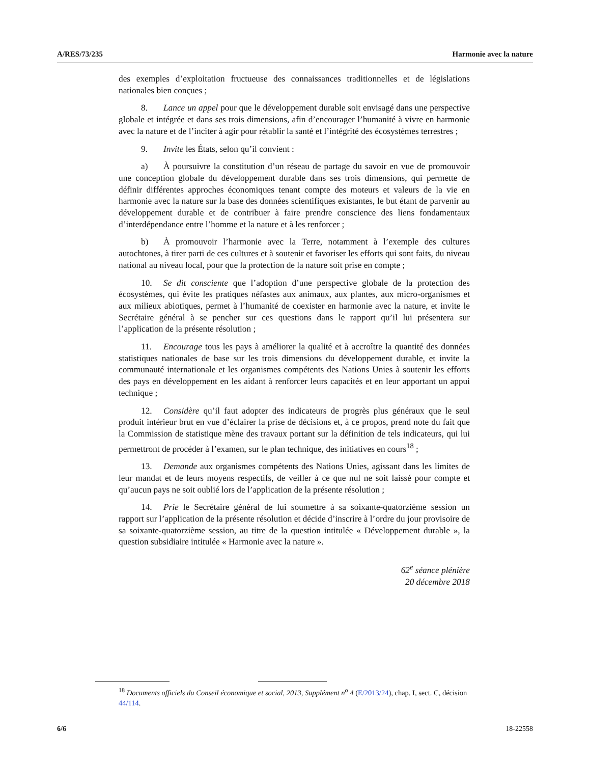A/RES/73/235 Harmonie avec la nature
des exemples d’exploitation fructueuse des connaissances traditionnelles et de législations nationales bien conçues ;
8. Lance un appel pour que le développement durable soit envisagé dans une perspective globale et intégrée et dans ses trois dimensions, afin d’encourager l’humanité à vivre en harmonie avec la nature et de l’inciter à agir pour rétablir la santé et l’intégrité des écosystèmes terrestres ;
9. Invite les États, selon qu’il convient :
a) À poursuivre la constitution d’un réseau de partage du savoir en vue de promouvoir une conception globale du développement durable dans ses trois dimensions, qui permette de définir différentes approches économiques tenant compte des moteurs et valeurs de la vie en harmonie avec la nature sur la base des données scientifiques existantes, le but étant de parvenir au développement durable et de contribuer à faire prendre conscience des liens fondamentaux d’interdépendance entre l’homme et la nature et à les renforcer ;
b) À promouvoir l’harmonie avec la Terre, notamment à l’exemple des cultures autochtones, à tirer parti de ces cultures et à soutenir et favoriser les efforts qui sont faits, du niveau national au niveau local, pour que la protection de la nature soit prise en compte ;
10. Se dit consciente que l’adoption d’une perspective globale de la protection des écosystèmes, qui évite les pratiques néfastes aux animaux, aux plantes, aux micro-organismes et aux milieux abiotiques, permet à l’humanité de coexister en harmonie avec la nature, et invite le Secrétaire général à se pencher sur ces questions dans le rapport qu’il lui présentera sur l’application de la présente résolution ;
11. Encourage tous les pays à améliorer la qualité et à accroître la quantité des données statistiques nationales de base sur les trois dimensions du développement durable, et invite la communauté internationale et les organismes compétents des Nations Unies à soutenir les efforts des pays en développement en les aidant à renforcer leurs capacités et en leur apportant un appui technique ;
12. Considère qu’il faut adopter des indicateurs de progrès plus généraux que le seul produit intérieur brut en vue d’éclairer la prise de décisions et, à ce propos, prend note du fait que la Commission de statistique mène des travaux portant sur la définition de tels indicateurs, qui lui permettront de procéder à l’examen, sur le plan technique, des initiatives en cours<sup>18</sup> ;
13. Demande aux organismes compétents des Nations Unies, agissant dans les limites de leur mandat et de leurs moyens respectifs, de veiller à ce que nul ne soit laissé pour compte et qu’aucun pays ne soit oublié lors de l’application de la présente résolution ;
14. Prie le Secrétaire général de lui soumettre à sa soixante-quatorzième session un rapport sur l’application de la présente résolution et décide d’inscrire à l’ordre du jour provisoire de sa soixante-quatorzième session, au titre de la question intitulée « Développement durable », la question subsidiaire intitulée « Harmonie avec la nature ».
62<sup>e</sup> séance plénière
20 décembre 2018
<sup>18</sup> Documents officiels du Conseil économique et social, 2013, Supplément n<sup>o</sup> 4 (E/2013/24), chap. I, sect. C, décision 44/114.
6/6 18-22558